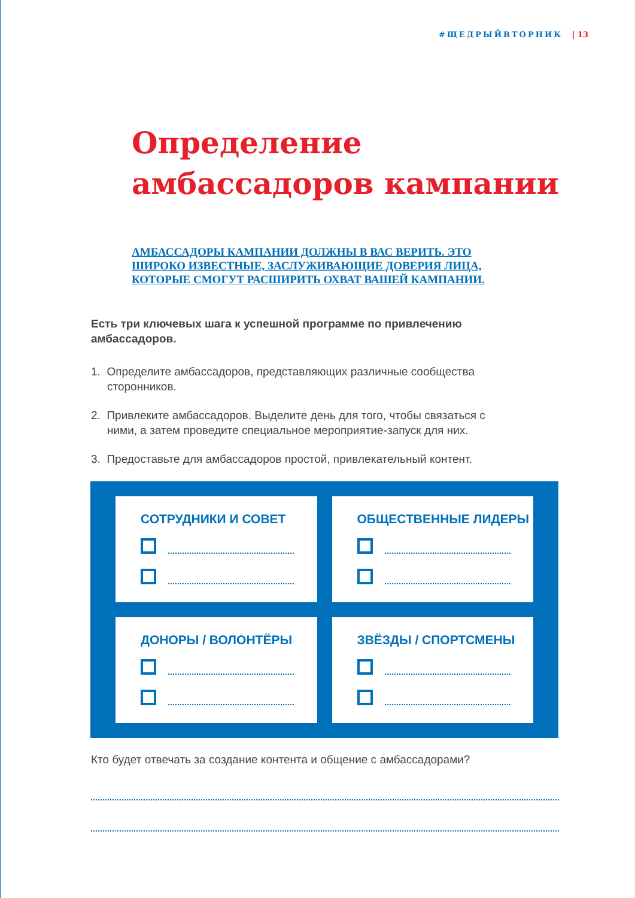#ЩЕДРЫЙВТОРНИК | 13
Определение
амбассадоров кампании
АМБАССАДОРЫ КАМПАНИИ ДОЛЖНЫ В ВАС ВЕРИТЬ. ЭТО ШИРОКО ИЗВЕСТНЫЕ, ЗАСЛУЖИВАЮЩИЕ ДОВЕРИЯ ЛИЦА, КОТОРЫЕ СМОГУТ РАСШИРИТЬ ОХВАТ ВАШЕЙ КАМПАНИИ.
Есть три ключевых шага к успешной программе по привлечению амбассадоров.
1. Определите амбассадоров, представляющих различные сообщества сторонников.
2. Привлеките амбассадоров. Выделите день для того, чтобы связаться с ними, а затем проведите специальное мероприятие-запуск для них.
3. Предоставьте для амбассадоров простой, привлекательный контент.
СОТРУДНИКИ И СОВЕТ
ОБЩЕСТВЕННЫЕ ЛИДЕРЫ
ДОНОРЫ / ВОЛОНТЁРЫ
ЗВЁЗДЫ / СПОРТСМЕНЫ
Кто будет отвечать за создание контента и общение с амбассадорами?